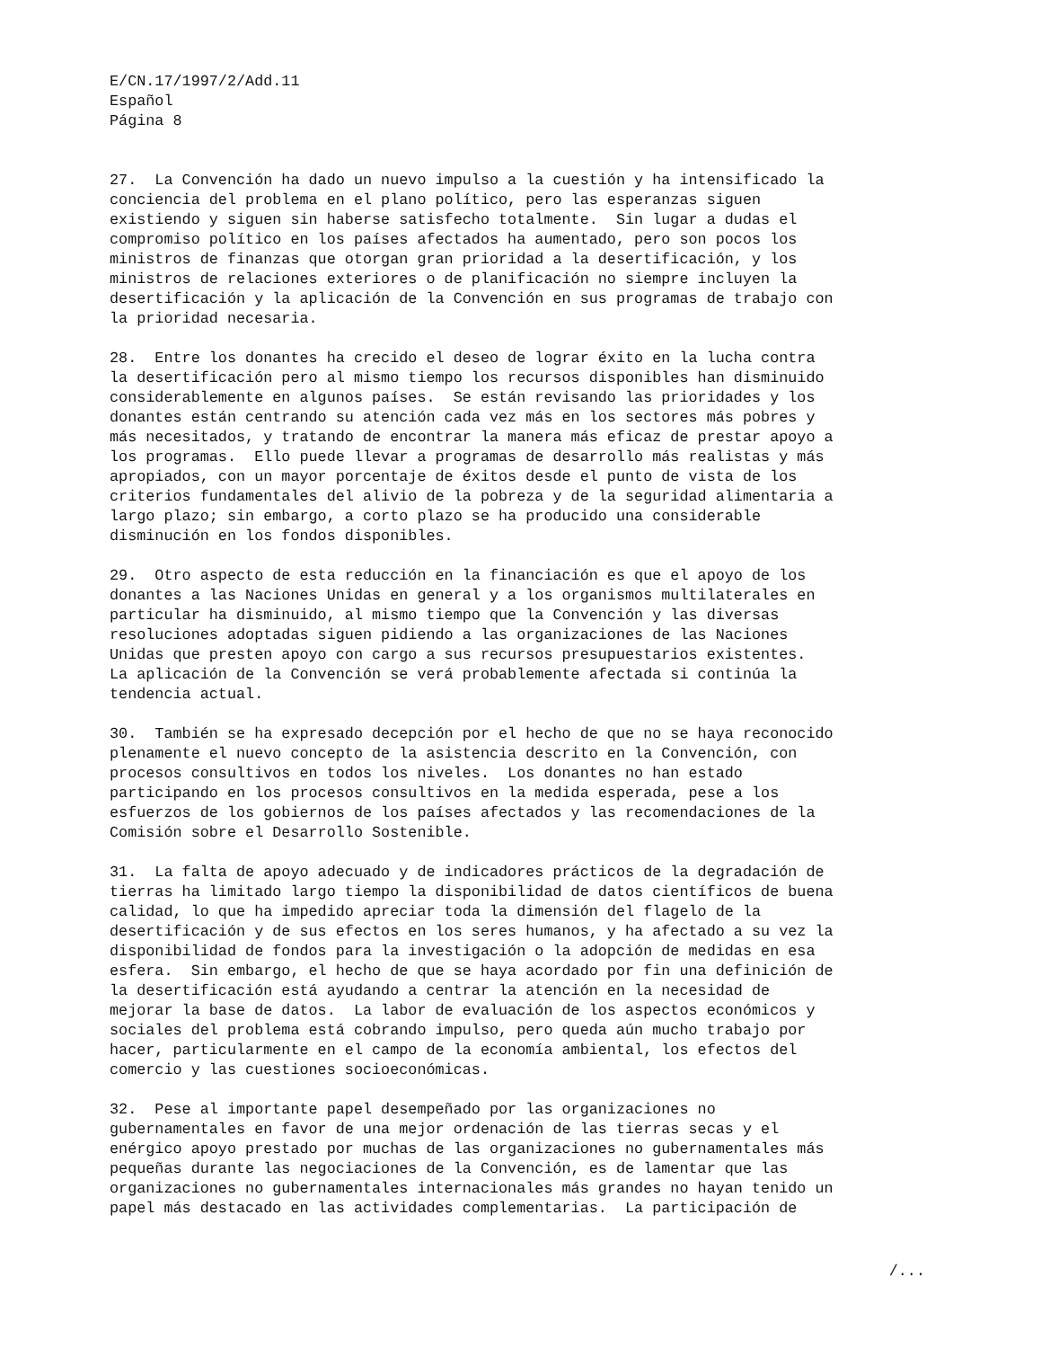E/CN.17/1997/2/Add.11
Español
Página 8
27.  La Convención ha dado un nuevo impulso a la cuestión y ha intensificado la
conciencia del problema en el plano político, pero las esperanzas siguen
existiendo y siguen sin haberse satisfecho totalmente.  Sin lugar a dudas el
compromiso político en los países afectados ha aumentado, pero son pocos los
ministros de finanzas que otorgan gran prioridad a la desertificación, y los
ministros de relaciones exteriores o de planificación no siempre incluyen la
desertificación y la aplicación de la Convención en sus programas de trabajo con
la prioridad necesaria.
28.  Entre los donantes ha crecido el deseo de lograr éxito en la lucha contra
la desertificación pero al mismo tiempo los recursos disponibles han disminuido
considerablemente en algunos países.  Se están revisando las prioridades y los
donantes están centrando su atención cada vez más en los sectores más pobres y
más necesitados, y tratando de encontrar la manera más eficaz de prestar apoyo a
los programas.  Ello puede llevar a programas de desarrollo más realistas y más
apropiados, con un mayor porcentaje de éxitos desde el punto de vista de los
criterios fundamentales del alivio de la pobreza y de la seguridad alimentaria a
largo plazo; sin embargo, a corto plazo se ha producido una considerable
disminución en los fondos disponibles.
29.  Otro aspecto de esta reducción en la financiación es que el apoyo de los
donantes a las Naciones Unidas en general y a los organismos multilaterales en
particular ha disminuido, al mismo tiempo que la Convención y las diversas
resoluciones adoptadas siguen pidiendo a las organizaciones de las Naciones
Unidas que presten apoyo con cargo a sus recursos presupuestarios existentes.
La aplicación de la Convención se verá probablemente afectada si continúa la
tendencia actual.
30.  También se ha expresado decepción por el hecho de que no se haya reconocido
plenamente el nuevo concepto de la asistencia descrito en la Convención, con
procesos consultivos en todos los niveles.  Los donantes no han estado
participando en los procesos consultivos en la medida esperada, pese a los
esfuerzos de los gobiernos de los países afectados y las recomendaciones de la
Comisión sobre el Desarrollo Sostenible.
31.  La falta de apoyo adecuado y de indicadores prácticos de la degradación de
tierras ha limitado largo tiempo la disponibilidad de datos científicos de buena
calidad, lo que ha impedido apreciar toda la dimensión del flagelo de la
desertificación y de sus efectos en los seres humanos, y ha afectado a su vez la
disponibilidad de fondos para la investigación o la adopción de medidas en esa
esfera.  Sin embargo, el hecho de que se haya acordado por fin una definición de
la desertificación está ayudando a centrar la atención en la necesidad de
mejorar la base de datos.  La labor de evaluación de los aspectos económicos y
sociales del problema está cobrando impulso, pero queda aún mucho trabajo por
hacer, particularmente en el campo de la economía ambiental, los efectos del
comercio y las cuestiones socioeconómicas.
32.  Pese al importante papel desempeñado por las organizaciones no
gubernamentales en favor de una mejor ordenación de las tierras secas y el
enérgico apoyo prestado por muchas de las organizaciones no gubernamentales más
pequeñas durante las negociaciones de la Convención, es de lamentar que las
organizaciones no gubernamentales internacionales más grandes no hayan tenido un
papel más destacado en las actividades complementarias.  La participación de
/...